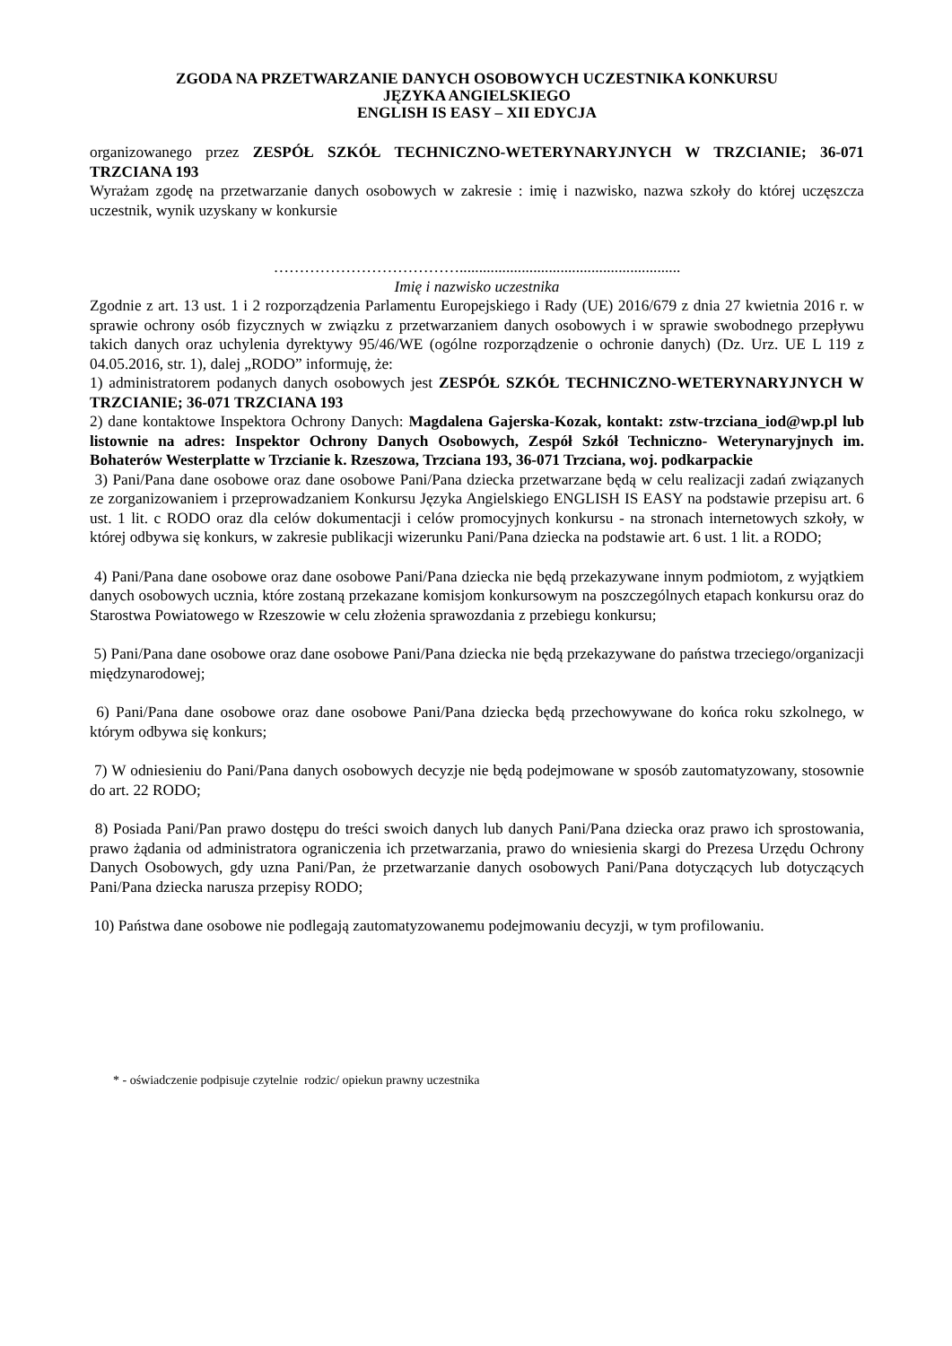ZGODA NA PRZETWARZANIE DANYCH OSOBOWYCH UCZESTNIKA KONKURSU
JĘZYKA ANGIELSKIEGO
ENGLISH IS EASY – XII EDYCJA
organizowanego przez ZESPÓŁ SZKÓŁ TECHNICZNO-WETERYNARYJNYCH W TRZCIANIE; 36-071 TRZCIANA 193
Wyrażam zgodę na przetwarzanie danych osobowych w zakresie : imię i nazwisko, nazwa szkoły do której uczęszcza uczestnik, wynik uzyskany w konkursie
……………………………….........................................................
Imię i nazwisko uczestnika
Zgodnie z art. 13 ust. 1 i 2 rozporządzenia Parlamentu Europejskiego i Rady (UE) 2016/679 z dnia 27 kwietnia 2016 r. w sprawie ochrony osób fizycznych w związku z przetwarzaniem danych osobowych i w sprawie swobodnego przepływu takich danych oraz uchylenia dyrektywy 95/46/WE (ogólne rozporządzenie o ochronie danych) (Dz. Urz. UE L 119 z 04.05.2016, str. 1), dalej „RODO” informuję, że:
1) administratorem podanych danych osobowych jest ZESPÓŁ SZKÓŁ TECHNICZNO-WETERYNARYJNYCH W TRZCIANIE; 36-071 TRZCIANA 193
2) dane kontaktowe Inspektora Ochrony Danych: Magdalena Gajerska-Kozak, kontakt: zstw-trzciana_iod@wp.pl lub listownie na adres: Inspektor Ochrony Danych Osobowych, Zespół Szkół Techniczno- Weterynaryjnych im. Bohaterów Westerplatte w Trzcianie k. Rzeszowa, Trzciana 193, 36-071 Trzciana, woj. podkarpackie
3) Pani/Pana dane osobowe oraz dane osobowe Pani/Pana dziecka przetwarzane będą w celu realizacji zadań związanych ze zorganizowaniem i przeprowadzaniem Konkursu Języka Angielskiego ENGLISH IS EASY na podstawie przepisu art. 6 ust. 1 lit. c RODO oraz dla celów dokumentacji i celów promocyjnych konkursu - na stronach internetowych szkoły, w której odbywa się konkurs, w zakresie publikacji wizerunku Pani/Pana dziecka na podstawie art. 6 ust. 1 lit. a RODO;
4) Pani/Pana dane osobowe oraz dane osobowe Pani/Pana dziecka nie będą przekazywane innym podmiotom, z wyjątkiem danych osobowych ucznia, które zostaną przekazane komisjom konkursowym na poszczególnych etapach konkursu oraz do Starostwa Powiatowego w Rzeszowie w celu złożenia sprawozdania z przebiegu konkursu;
5) Pani/Pana dane osobowe oraz dane osobowe Pani/Pana dziecka nie będą przekazywane do państwa trzeciego/organizacji międzynarodowej;
6) Pani/Pana dane osobowe oraz dane osobowe Pani/Pana dziecka będą przechowywane do końca roku szkolnego, w którym odbywa się konkurs;
7) W odniesieniu do Pani/Pana danych osobowych decyzje nie będą podejmowane w sposób zautomatyzowany, stosownie do art. 22 RODO;
8) Posiada Pani/Pan prawo dostępu do treści swoich danych lub danych Pani/Pana dziecka oraz prawo ich sprostowania, prawo żądania od administratora ograniczenia ich przetwarzania, prawo do wniesienia skargi do Prezesa Urzędu Ochrony Danych Osobowych, gdy uzna Pani/Pan, że przetwarzanie danych osobowych Pani/Pana dotyczących lub dotyczących Pani/Pana dziecka narusza przepisy RODO;
10) Państwa dane osobowe nie podlegają zautomatyzowanemu podejmowaniu decyzji, w tym profilowaniu.
* - oświadczenie podpisuje czytelnie rodzic/ opiekun prawny uczestnika